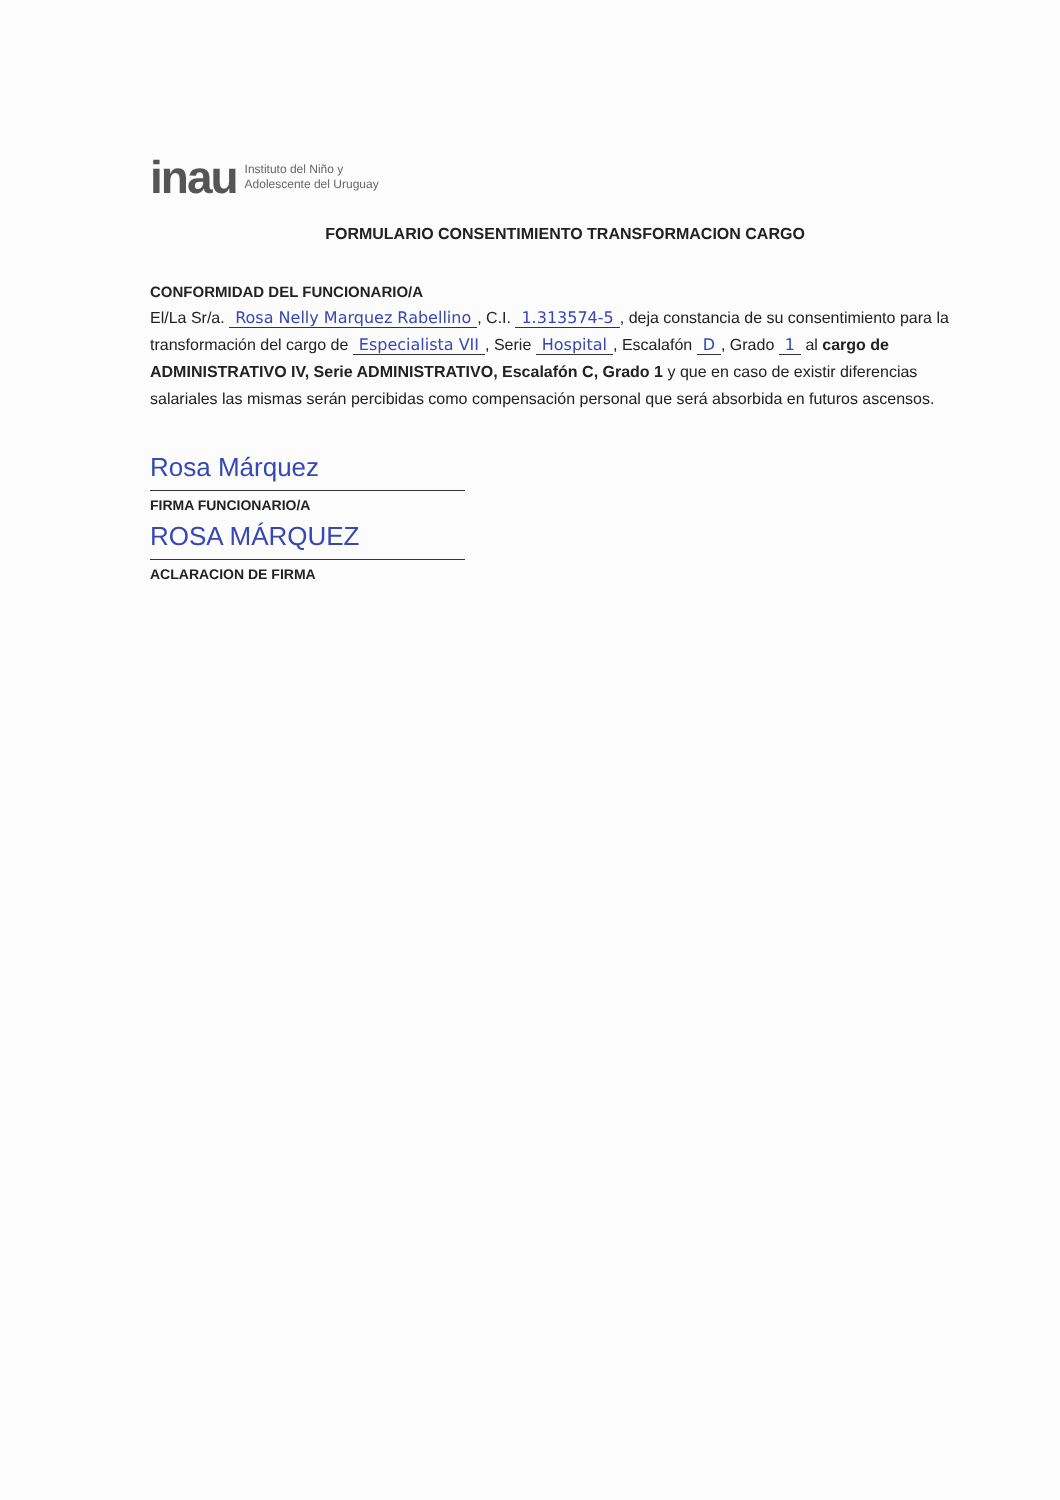inau Instituto del Niño y
Adolescente del Uruguay
FORMULARIO CONSENTIMIENTO TRANSFORMACION CARGO
CONFORMIDAD DEL FUNCIONARIO/A
El/La Sr/a. Rosa Nelly Marquez Rabellino, C.I. 1.313574-5, deja constancia de su consentimiento para la transformación del cargo de Especialista VII, Serie Hospital, Escalafón D, Grado 1 al cargo de ADMINISTRATIVO IV, Serie ADMINISTRATIVO, Escalafón C, Grado 1 y que en caso de existir diferencias salariales las mismas serán percibidas como compensación personal que será absorbida en futuros ascensos.
Rosa Márquez
FIRMA FUNCIONARIO/A
ROSA MÁRQUEZ
ACLARACION DE FIRMA